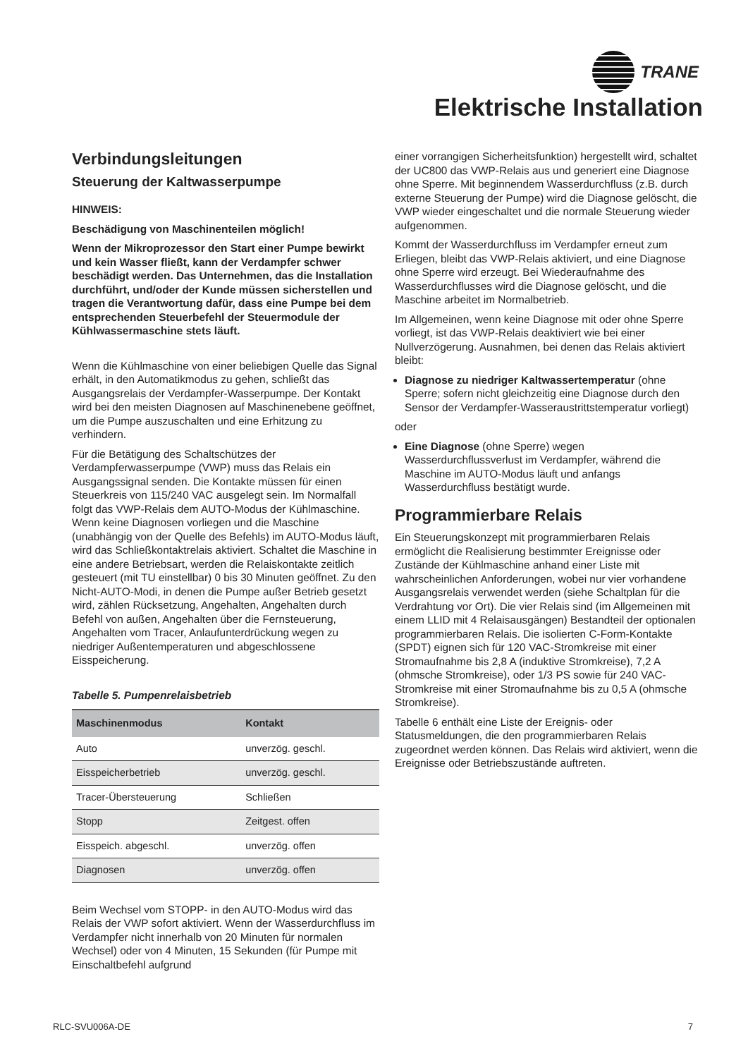TRANE
Elektrische Installation
Verbindungsleitungen
Steuerung der Kaltwasserpumpe
HINWEIS:
Beschädigung von Maschinenteilen möglich!
Wenn der Mikroprozessor den Start einer Pumpe bewirkt und kein Wasser fließt, kann der Verdampfer schwer beschädigt werden. Das Unternehmen, das die Installation durchführt, und/oder der Kunde müssen sicherstellen und tragen die Verantwortung dafür, dass eine Pumpe bei dem entsprechenden Steuerbefehl der Steuermodule der Kühlwassermaschine stets läuft.
Wenn die Kühlmaschine von einer beliebigen Quelle das Signal erhält, in den Automatikmodus zu gehen, schließt das Ausgangsrelais der Verdampfer-Wasserpumpe. Der Kontakt wird bei den meisten Diagnosen auf Maschinenebene geöffnet, um die Pumpe auszuschalten und eine Erhitzung zu verhindern.
Für die Betätigung des Schaltschützes der Verdampferwasserpumpe (VWP) muss das Relais ein Ausgangssignal senden. Die Kontakte müssen für einen Steuerkreis von 115/240 VAC ausgelegt sein. Im Normalfall folgt das VWP-Relais dem AUTO-Modus der Kühlmaschine. Wenn keine Diagnosen vorliegen und die Maschine (unabhängig von der Quelle des Befehls) im AUTO-Modus läuft, wird das Schließkontaktrelais aktiviert. Schaltet die Maschine in eine andere Betriebsart, werden die Relaiskontakte zeitlich gesteuert (mit TU einstellbar) 0 bis 30 Minuten geöffnet. Zu den Nicht-AUTO-Modi, in denen die Pumpe außer Betrieb gesetzt wird, zählen Rücksetzung, Angehalten, Angehalten durch Befehl von außen, Angehalten über die Fernsteuerung, Angehalten vom Tracer, Anlaufunterdrückung wegen zu niedriger Außentemperaturen und abgeschlossene Eisspeicherung.
Tabelle 5. Pumpenrelaisbetrieb
| Maschinenmodus | Kontakt |
| --- | --- |
| Auto | unverzög. geschl. |
| Eisspeicherbetrieb | unverzög. geschl. |
| Tracer-Übersteuerung | Schließen |
| Stopp | Zeitgest. offen |
| Eisspeich. abgeschl. | unverzög. offen |
| Diagnosen | unverzög. offen |
Beim Wechsel vom STOPP- in den AUTO-Modus wird das Relais der VWP sofort aktiviert. Wenn der Wasserdurchfluss im Verdampfer nicht innerhalb von 20 Minuten für normalen Wechsel) oder von 4 Minuten, 15 Sekunden (für Pumpe mit Einschaltbefehl aufgrund
einer vorrangigen Sicherheitsfunktion) hergestellt wird, schaltet der UC800 das VWP-Relais aus und generiert eine Diagnose ohne Sperre. Mit beginnendem Wasserdurchfluss (z.B. durch externe Steuerung der Pumpe) wird die Diagnose gelöscht, die VWP wieder eingeschaltet und die normale Steuerung wieder aufgenommen.
Kommt der Wasserdurchfluss im Verdampfer erneut zum Erliegen, bleibt das VWP-Relais aktiviert, und eine Diagnose ohne Sperre wird erzeugt. Bei Wiederaufnahme des Wasserdurchflusses wird die Diagnose gelöscht, und die Maschine arbeitet im Normalbetrieb.
Im Allgemeinen, wenn keine Diagnose mit oder ohne Sperre vorliegt, ist das VWP-Relais deaktiviert wie bei einer Nullverzögerung. Ausnahmen, bei denen das Relais aktiviert bleibt:
Diagnose zu niedriger Kaltwassertemperatur (ohne Sperre; sofern nicht gleichzeitig eine Diagnose durch den Sensor der Verdampfer-Wasseraustrittstemperatur vorliegt)
oder
Eine Diagnose (ohne Sperre) wegen Wasserdurchflussverlust im Verdampfer, während die Maschine im AUTO-Modus läuft und anfangs Wasserdurchfluss bestätigt wurde.
Programmierbare Relais
Ein Steuerungskonzept mit programmierbaren Relais ermöglicht die Realisierung bestimmter Ereignisse oder Zustände der Kühlmaschine anhand einer Liste mit wahrscheinlichen Anforderungen, wobei nur vier vorhandene Ausgangsrelais verwendet werden (siehe Schaltplan für die Verdrahtung vor Ort). Die vier Relais sind (im Allgemeinen mit einem LLID mit 4 Relaisausgängen) Bestandteil der optionalen programmierbaren Relais. Die isolierten C-Form-Kontakte (SPDT) eignen sich für 120 VAC-Stromkreise mit einer Stromaufnahme bis 2,8 A (induktive Stromkreise), 7,2 A (ohmsche Stromkreise), oder 1/3 PS sowie für 240 VAC-Stromkreise mit einer Stromaufnahme bis zu 0,5 A (ohmsche Stromkreise).
Tabelle 6 enthält eine Liste der Ereignis- oder Statusmeldungen, die den programmierbaren Relais zugeordnet werden können. Das Relais wird aktiviert, wenn die Ereignisse oder Betriebszustände auftreten.
RLC-SVU006A-DE 7